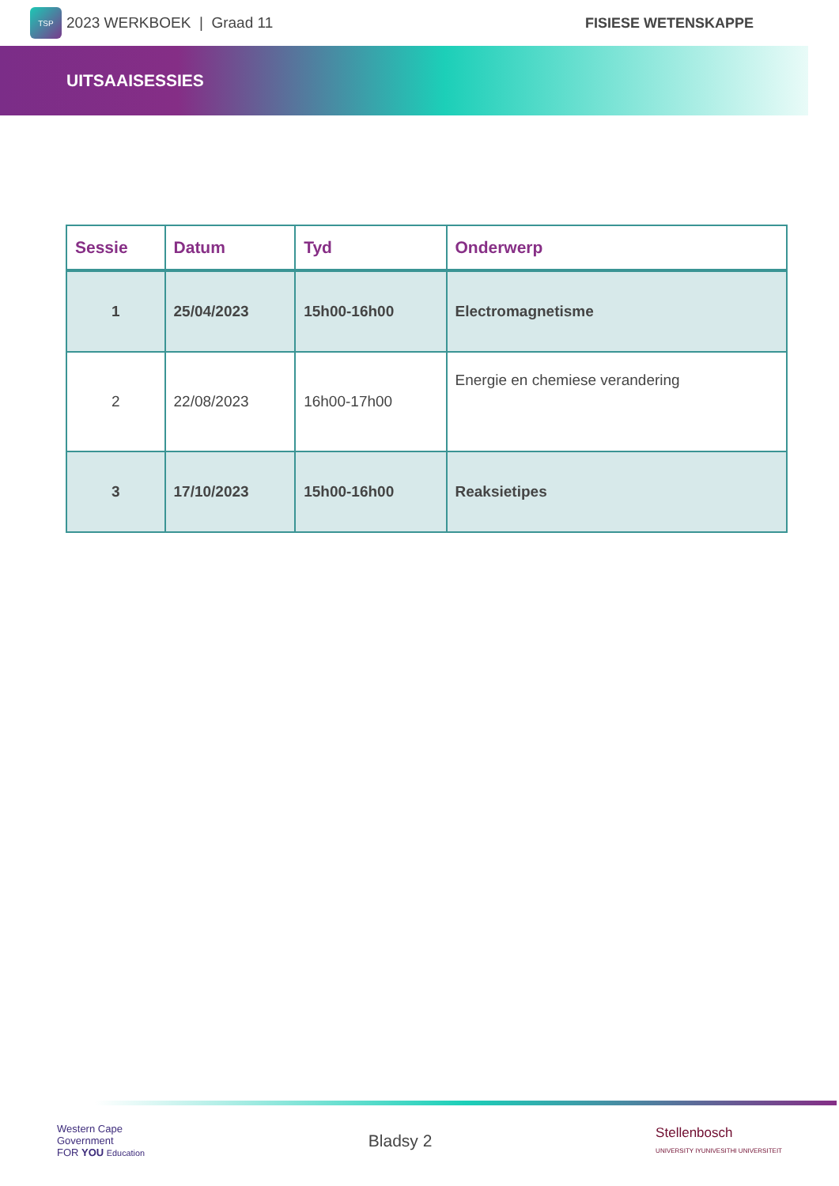TSP
2023 WERKBOEK | Graad 11 FISIESE WETENSKAPPE
UITSAAISESSIES
| Sessie | Datum | Tyd | Onderwerp |
| --- | --- | --- | --- |
| 1 | 25/04/2023 | 15h00-16h00 | Electromagnetisme |
| 2 | 22/08/2023 | 16h00-17h00 | Energie en chemiese verandering |
| 3 | 17/10/2023 | 15h00-16h00 | Reaksietipes |
Western Cape
Government
FOR YOU Education
Bladsy 2
Stellenbosch
UNIVERSITY IYUNIVESITHI UNIVERSITEIT